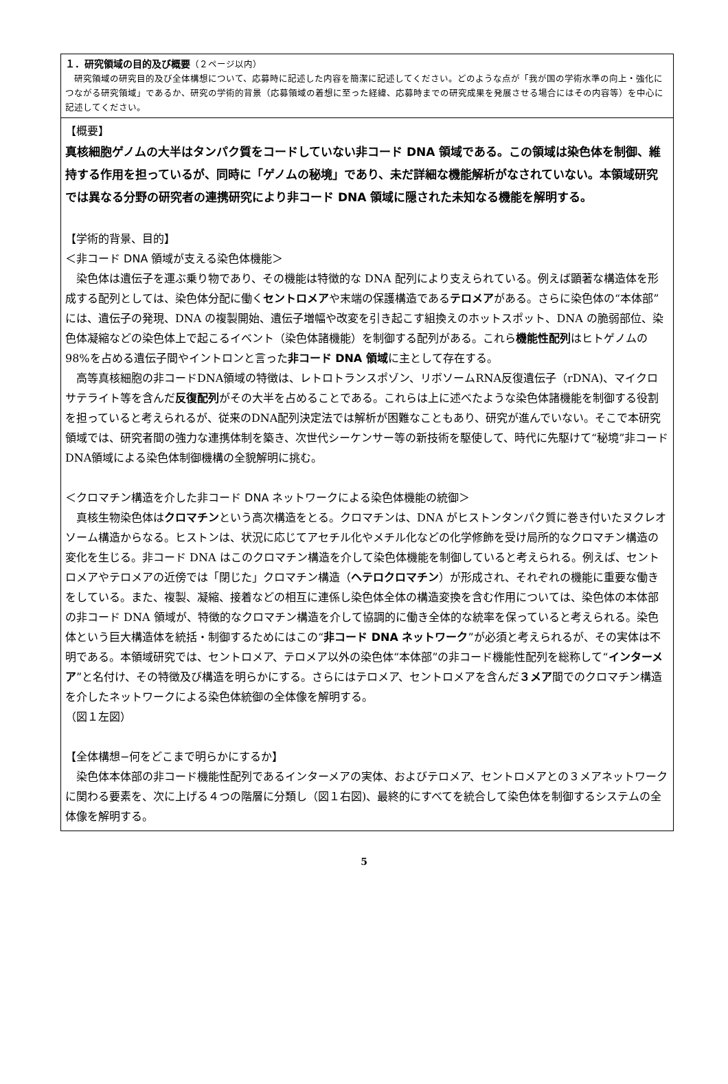１．研究領域の目的及び概要（２ページ以内）
　研究領域の研究目的及び全体構想について、応募時に記述した内容を簡潔に記述してください。どのような点が「我が国の学術水準の向上・強化につながる研究領域」であるか、研究の学術的背景（応募領域の着想に至った経緯、応募時までの研究成果を発展させる場合にはその内容等）を中心に記述してください。
【概要】
真核細胞ゲノムの大半はタンパク質をコードしていない非コード DNA 領域である。この領域は染色体を制御、維持する作用を担っているが、同時に「ゲノムの秘境」であり、未だ詳細な機能解析がなされていない。本領域研究では異なる分野の研究者の連携研究により非コード DNA 領域に隠された未知なる機能を解明する。
【学術的背景、目的】
＜非コード DNA 領域が支える染色体機能＞
　染色体は遺伝子を運ぶ乗り物であり、その機能は特徴的な DNA 配列により支えられている。例えば顕著な構造体を形成する配列としては、染色体分配に働くセントロメアや末端の保護構造であるテロメアがある。さらに染色体の“本体部”には、遺伝子の発現、DNA の複製開始、遺伝子増幅や改変を引き起こす組換えのホットスポット、DNA の脆弱部位、染色体凝縮などの染色体上で起こるイベント（染色体諸機能）を制御する配列がある。これら機能性配列はヒトゲノムの 98%を占める遺伝子間やイントロンと言った非コード DNA 領域に主として存在する。
　高等真核細胞の非コードDNA領域の特徴は、レトロトランスポゾン、リボソームRNA反復遺伝子（rDNA)、マイクロサテライト等を含んだ反復配列がその大半を占めることである。これらは上に述べたような染色体諸機能を制御する役割を担っていると考えられるが、従来のDNA配列決定法では解析が困難なこともあり、研究が進んでいない。そこで本研究領域では、研究者間の強力な連携体制を築き、次世代シーケンサー等の新技術を駆使して、時代に先駆けて“秘境”非コードDNA領域による染色体制御機構の全貌解明に挑む。
＜クロマチン構造を介した非コード DNA ネットワークによる染色体機能の統御＞
　真核生物染色体はクロマチンという高次構造をとる。クロマチンは、DNA がヒストンタンパク質に巻き付いたヌクレオソーム構造からなる。ヒストンは、状況に応じてアセチル化やメチル化などの化学修飾を受け局所的なクロマチン構造の変化を生じる。非コード DNA はこのクロマチン構造を介して染色体機能を制御していると考えられる。例えば、セントロメアやテロメアの近傍では「閉じた」クロマチン構造（ヘテロクロマチン）が形成され、それぞれの機能に重要な働きをしている。また、複製、凝縮、接着などの相互に連係し染色体全体の構造変換を含む作用については、染色体の本体部の非コード DNA 領域が、特徴的なクロマチン構造を介して協調的に働き全体的な統率を保っていると考えられる。染色体という巨大構造体を統括・制御するためにはこの“非コード DNA ネットワーク”が必須と考えられるが、その実体は不明である。本領域研究では、セントロメア、テロメア以外の染色体“本体部”の非コード機能性配列を総称して“インターメア”と名付け、その特徴及び構造を明らかにする。さらにはテロメア、セントロメアを含んだ３メア間でのクロマチン構造を介したネットワークによる染色体統御の全体像を解明する。
（図１左図）
【全体構想−何をどこまで明らかにするか】
　染色体本体部の非コード機能性配列であるインターメアの実体、およびテロメア、セントロメアとの３メアネットワークに関わる要素を、次に上げる４つの階層に分類し（図１右図)、最終的にすべてを統合して染色体を制御するシステムの全体像を解明する。
5